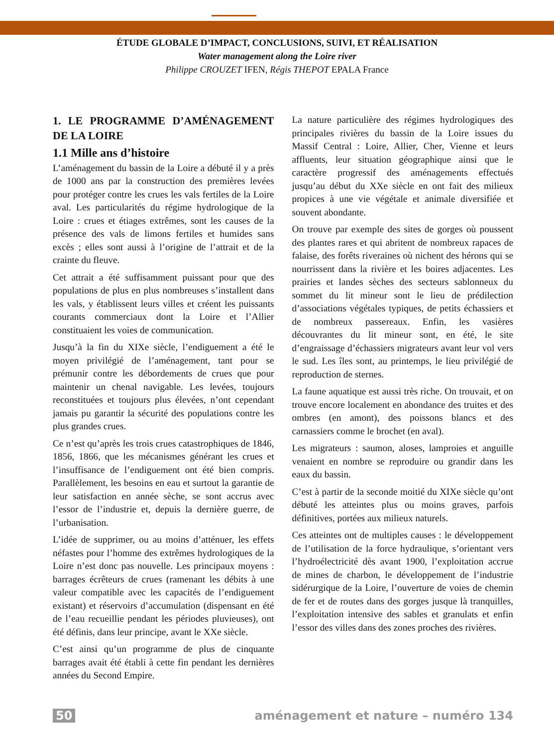ÉTUDE GLOBALE D’IMPACT, CONCLUSIONS, SUIVI, ET RÉALISATION
Water management along the Loire river
Philippe CROUZET IFEN, Régis THEPOT EPALA France
1. LE PROGRAMME D’AMÉNAGEMENT DE LA LOIRE
1.1 Mille ans d’histoire
L’aménagement du bassin de la Loire a débuté il y a près de 1000 ans par la construction des premières levées pour protéger contre les crues les vals fertiles de la Loire aval. Les particularités du régime hydrologique de la Loire : crues et étiages extrêmes, sont les causes de la présence des vals de limons fertiles et humides sans excès ; elles sont aussi à l’origine de l’attrait et de la crainte du fleuve.
Cet attrait a été suffisamment puissant pour que des populations de plus en plus nombreuses s’installent dans les vals, y établissent leurs villes et créent les puissants courants commerciaux dont la Loire et l’Allier constituaient les voies de communication.
Jusqu’à la fin du XIXe siècle, l’endiguement a été le moyen privilégié de l’aménagement, tant pour se prémunir contre les débordements de crues que pour maintenir un chenal navigable. Les levées, toujours reconstituées et toujours plus élevées, n’ont cependant jamais pu garantir la sécurité des populations contre les plus grandes crues.
Ce n’est qu’après les trois crues catastrophiques de 1846, 1856, 1866, que les mécanismes générant les crues et l’insuffisance de l’endiguement ont été bien compris. Parallèlement, les besoins en eau et surtout la garantie de leur satisfaction en année sèche, se sont accrus avec l’essor de l’industrie et, depuis la dernière guerre, de l’urbanisation.
L’idée de supprimer, ou au moins d’atténuer, les effets néfastes pour l’homme des extrêmes hydrologiques de la Loire n’est donc pas nouvelle. Les principaux moyens : barrages écrêteurs de crues (ramenant les débits à une valeur compatible avec les capacités de l’endiguement existant) et réservoirs d’accumulation (dispensant en été de l’eau recueillie pendant les périodes pluvieuses), ont été définis, dans leur principe, avant le XXe siècle.
C’est ainsi qu’un programme de plus de cinquante barrages avait été établi à cette fin pendant les dernières années du Second Empire.
La nature particulière des régimes hydrologiques des principales rivières du bassin de la Loire issues du Massif Central : Loire, Allier, Cher, Vienne et leurs affluents, leur situation géographique ainsi que le caractère progressif des aménagements effectués jusqu’au début du XXe siècle en ont fait des milieux propices à une vie végétale et animale diversifiée et souvent abondante.
On trouve par exemple des sites de gorges où poussent des plantes rares et qui abritent de nombreux rapaces de falaise, des forêts riveraines où nichent des hérons qui se nourrissent dans la rivière et les boires adjacentes. Les prairies et landes sèches des secteurs sablonneux du sommet du lit mineur sont le lieu de prédilection d’associations végétales typiques, de petits échassiers et de nombreux passereaux. Enfin, les vasières découvrantes du lit mineur sont, en été, le site d’engraissage d’échassiers migrateurs avant leur vol vers le sud. Les îles sont, au printemps, le lieu privilégié de reproduction de sternes.
La faune aquatique est aussi très riche. On trouvait, et on trouve encore localement en abondance des truites et des ombres (en amont), des poissons blancs et des carnassiers comme le brochet (en aval).
Les migrateurs : saumon, aloses, lamproies et anguille venaient en nombre se reproduire ou grandir dans les eaux du bassin.
C’est à partir de la seconde moitié du XIXe siècle qu’ont débuté les atteintes plus ou moins graves, parfois définitives, portées aux milieux naturels.
Ces atteintes ont de multiples causes : le développement de l’utilisation de la force hydraulique, s’orientant vers l’hydroélectricité dès avant 1900, l’exploitation accrue de mines de charbon, le développement de l’industrie sidérurgique de la Loire, l’ouverture de voies de chemin de fer et de routes dans des gorges jusque là tranquilles, l’exploitation intensive des sables et granulats et enfin l’essor des villes dans des zones proches des rivières.
50 aménagement et nature – numéro 134